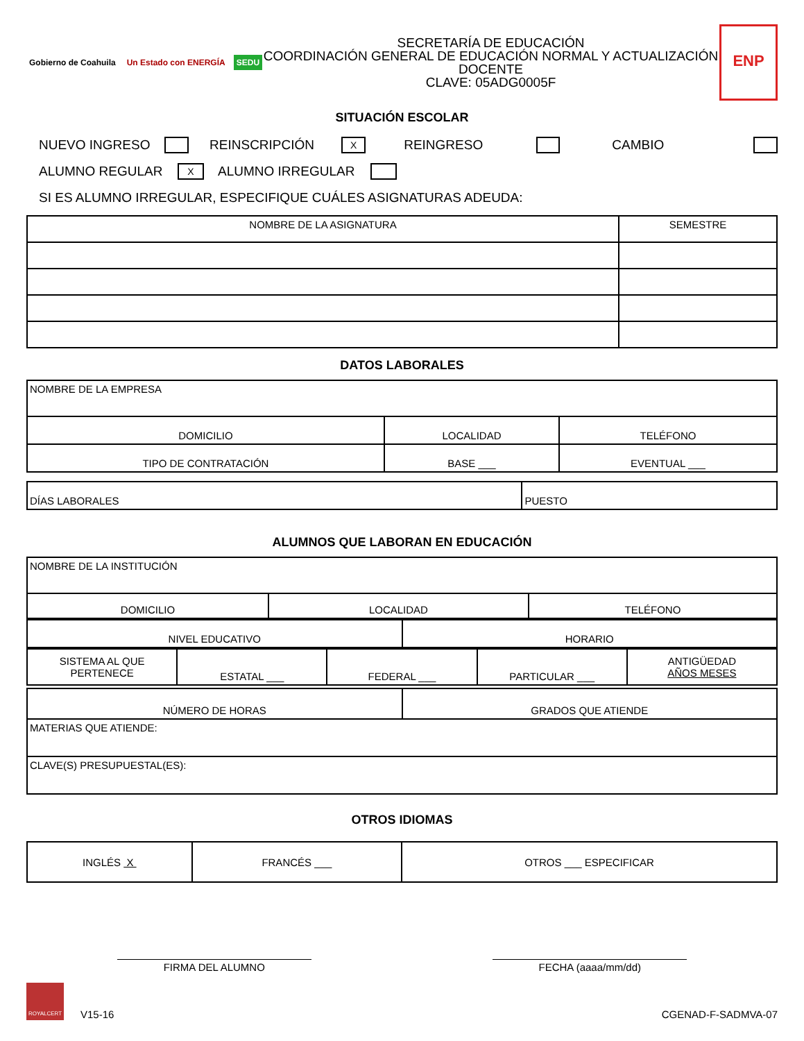Gobierno de Coahuila Un Estado con ENERGÍA SEDU
SECRETARÍA DE EDUCACIÓN
COORDINACIÓN GENERAL DE EDUCACIÓN NORMAL Y ACTUALIZACIÓN DOCENTE
CLAVE: 05ADG0005F
ENP
SITUACIÓN ESCOLAR
NUEVO INGRESO REINSCRIPCIÓN X REINGRESO CAMBIO
ALUMNO REGULAR X ALUMNO IRREGULAR
SI ES ALUMNO IRREGULAR, ESPECIFIQUE CUÁLES ASIGNATURAS ADEUDA:
| NOMBRE DE LA ASIGNATURA | SEMESTRE |
| --- | --- |
DATOS LABORALES
| NOMBRE DE LA EMPRESA | | |
| DOMICILIO | LOCALIDAD | TELÉFONO |
| TIPO DE CONTRATACIÓN | BASE ___ | EVENTUAL ___ |
| DÍAS LABORALES | PUESTO |
ALUMNOS QUE LABORAN EN EDUCACIÓN
| NOMBRE DE LA INSTITUCIÓN | | |
| DOMICILIO | LOCALIDAD | TELÉFONO |
| NIVEL EDUCATIVO | HORARIO |
| SISTEMA AL QUE PERTENECE | ESTATAL ___ | FEDERAL ___ | PARTICULAR ___ | ANTIGÜEDAD AÑOS MESES |
| NÚMERO DE HORAS | GRADOS QUE ATIENDE |
| MATERIAS QUE ATIENDE: | |
| CLAVE(S) PRESUPUESTAL(ES): | |
OTROS IDIOMAS
| INGLÉS X | FRANCÉS ___ | OTROS ___ ESPECIFICAR |
FIRMA DEL ALUMNO FECHA (aaaa/mm/dd)
ROYALCERT V15-16
CGENAD-F-SADMVA-07